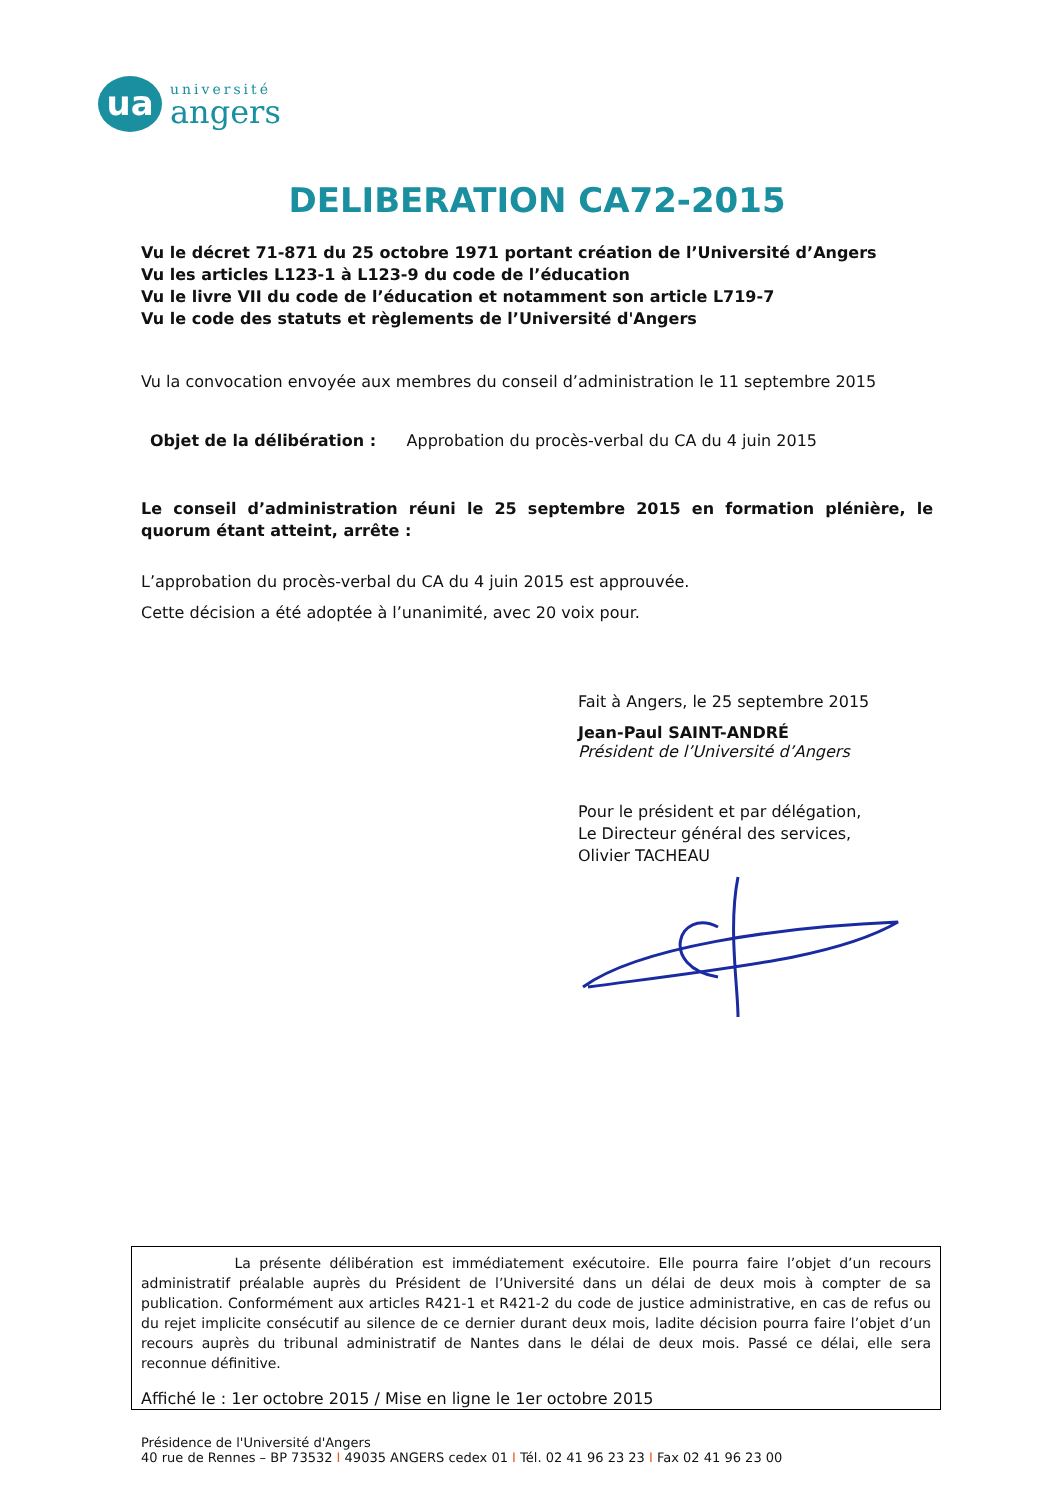ua
université
angers
DELIBERATION CA72-2015
Vu le décret 71-871 du 25 octobre 1971 portant création de l’Université d’Angers
Vu les articles L123-1 à L123-9 du code de l’éducation
Vu le livre VII du code de l’éducation et notamment son article L719-7
Vu le code des statuts et règlements de l’Université d'Angers
Vu la convocation envoyée aux membres du conseil d’administration le 11 septembre 2015
Objet de la délibération : Approbation du procès-verbal du CA du 4 juin 2015
Le conseil d’administration réuni le 25 septembre 2015 en formation plénière, le quorum étant atteint, arrête :
L’approbation du procès-verbal du CA du 4 juin 2015 est approuvée.
Cette décision a été adoptée à l’unanimité, avec 20 voix pour.
Fait à Angers, le 25 septembre 2015
Jean-Paul SAINT-ANDRÉ
Président de l’Université d’Angers
Pour le président et par délégation,
Le Directeur général des services,
Olivier TACHEAU
La présente délibération est immédiatement exécutoire. Elle pourra faire l’objet d’un recours administratif préalable auprès du Président de l’Université dans un délai de deux mois à compter de sa publication. Conformément aux articles R421-1 et R421-2 du code de justice administrative, en cas de refus ou du rejet implicite consécutif au silence de ce dernier durant deux mois, ladite décision pourra faire l’objet d’un recours auprès du tribunal administratif de Nantes dans le délai de deux mois. Passé ce délai, elle sera reconnue définitive.
Affiché le : 1er octobre 2015 / Mise en ligne le 1er octobre 2015
Présidence de l'Université d'Angers
40 rue de Rennes – BP 73532 I 49035 ANGERS cedex 01 I Tél. 02 41 96 23 23 I Fax 02 41 96 23 00